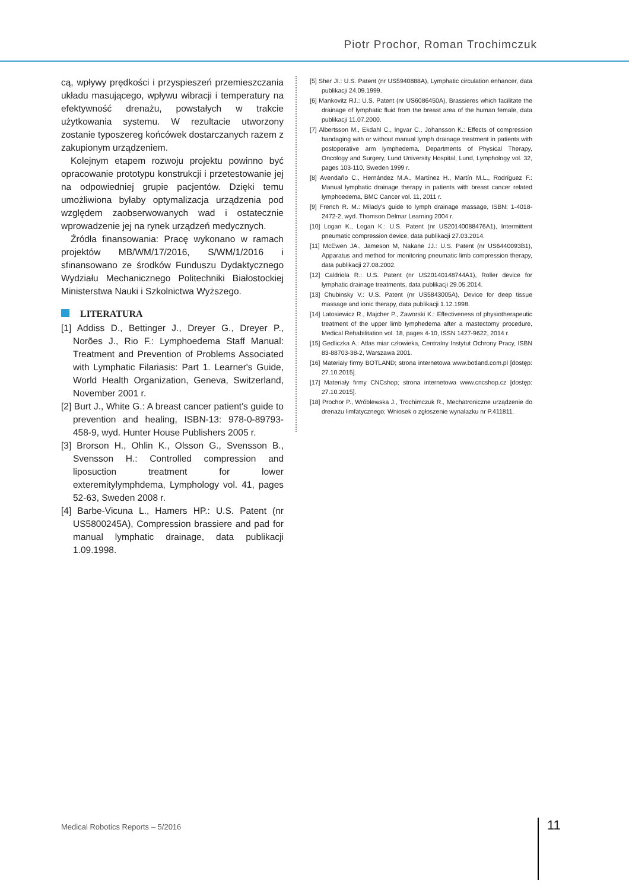Piotr Prochor, Roman Trochimczuk
cą, wpływy prędkości i przyspieszeń przemieszczania układu masującego, wpływu wibracji i temperatury na efektywność drenażu, powstałych w trakcie użytkowania systemu. W rezultacie utworzony zostanie typoszereg końcówek dostarczanych razem z zakupionym urządzeniem.
Kolejnym etapem rozwoju projektu powinno być opracowanie prototypu konstrukcji i przetestowanie jej na odpowiedniej grupie pacjentów. Dzięki temu umożliwiona byłaby optymalizacja urządzenia pod względem zaobserwowanych wad i ostatecznie wprowadzenie jej na rynek urządzeń medycznych.
Źródła finansowania: Pracę wykonano w ramach projektów MB/WM/17/2016, S/WM/1/2016 i sfinansowano ze środków Funduszu Dydaktycznego Wydziału Mechanicznego Politechniki Białostockiej Ministerstwa Nauki i Szkolnictwa Wyższego.
LITERATURA
[1] Addiss D., Bettinger J., Dreyer G., Dreyer P., Norões J., Rio F.: Lymphoedema Staff Manual: Treatment and Prevention of Problems Associated with Lymphatic Filariasis: Part 1. Learner's Guide, World Health Organization, Geneva, Switzerland, November 2001 r.
[2] Burt J., White G.: A breast cancer patient's guide to prevention and healing, ISBN-13: 978-0-89793-458-9, wyd. Hunter House Publishers 2005 r.
[3] Brorson H., Ohlin K., Olsson G., Svensson B., Svensson H.: Controlled compression and liposuction treatment for lower exteremitylymphdema, Lymphology vol. 41, pages 52-63, Sweden 2008 r.
[4] Barbe-Vicuna L., Hamers HP.: U.S. Patent (nr US5800245A), Compression brassiere and pad for manual lymphatic drainage, data publikacji 1.09.1998.
[5] Sher JI.: U.S. Patent (nr US5940888A), Lymphatic circulation enhancer, data publikacji 24.09.1999.
[6] Mankovitz RJ.: U.S. Patent (nr US6086450A), Brassieres which facilitate the drainage of lymphatic fluid from the breast area of the human female, data publikacji 11.07.2000.
[7] Albertsson M., Ekdahl C., Ingvar C., Johansson K.: Effects of compression bandaging with or without manual lymph drainage treatment in patients with postoperative arm lymphedema, Departments of Physical Therapy, Oncology and Surgery, Lund University Hospital, Lund, Lymphology vol. 32, pages 103-110, Sweden 1999 r.
[8] Avendaño C., Hernández M.A., Martínez H., Martín M.L., Rodríguez F.: Manual lymphatic drainage therapy in patients with breast cancer related lymphoedema, BMC Cancer vol. 11, 2011 r.
[9] French R. M.: Milady's guide to lymph drainage massage, ISBN: 1-4018-2472-2, wyd. Thomson Delmar Learning 2004 r.
[10] Logan K., Logan K.: U.S. Patent (nr US20140088476A1), Intermittent pneumatic compression device, data publikacji 27.03.2014.
[11] McEwen JA., Jameson M, Nakane JJ.: U.S. Patent (nr US6440093B1), Apparatus and method for monitoring pneumatic limb compression therapy, data publikacji 27.08.2002.
[12] Caldriola R.: U.S. Patent (nr US20140148744A1), Roller device for lymphatic drainage treatments, data publikacji 29.05.2014.
[13] Chubinsky V.: U.S. Patent (nr US5843005A), Device for deep tissue massage and ionic therapy, data publikacji 1.12.1998.
[14] Latosiewicz R., Majcher P., Zaworski K.: Effectiveness of physiotherapeutic treatment of the upper limb lymphedema after a mastectomy procedure, Medical Rehabilitation vol. 18, pages 4-10, ISSN 1427-9622, 2014 r.
[15] Gedliczka A.: Atlas miar człowieka, Centralny Instytut Ochrony Pracy, ISBN 83-88703-38-2, Warszawa 2001.
[16] Materiały firmy BOTLAND; strona internetowa www.botland.com.pl [dostęp: 27.10.2015].
[17] Materiały firmy CNCshop; strona internetowa www.cncshop.cz [dostęp: 27.10.2015].
[18] Prochor P., Wróblewska J., Trochimczuk R., Mechatroniczne urządzenie do drenażu limfatycznego; Wniosek o zgłoszenie wynalazku nr P.411811.
Medical Robotics Reports – 5/2016
11